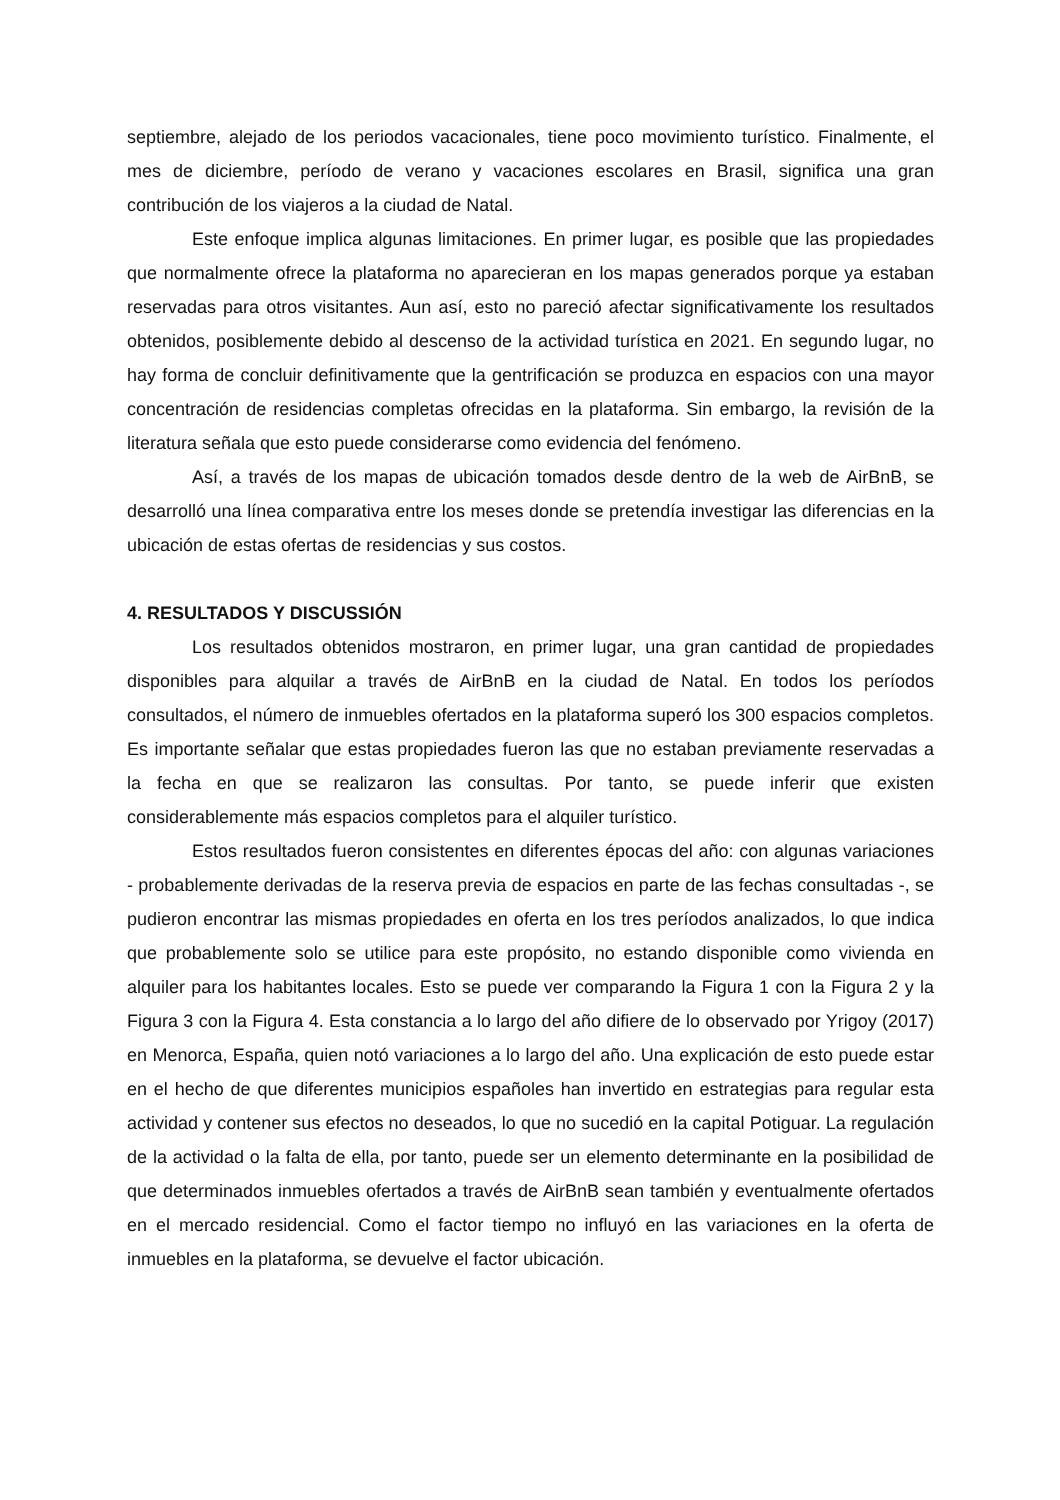septiembre, alejado de los periodos vacacionales, tiene poco movimiento turístico. Finalmente, el mes de diciembre, período de verano y vacaciones escolares en Brasil, significa una gran contribución de los viajeros a la ciudad de Natal.
Este enfoque implica algunas limitaciones. En primer lugar, es posible que las propiedades que normalmente ofrece la plataforma no aparecieran en los mapas generados porque ya estaban reservadas para otros visitantes. Aun así, esto no pareció afectar significativamente los resultados obtenidos, posiblemente debido al descenso de la actividad turística en 2021. En segundo lugar, no hay forma de concluir definitivamente que la gentrificación se produzca en espacios con una mayor concentración de residencias completas ofrecidas en la plataforma. Sin embargo, la revisión de la literatura señala que esto puede considerarse como evidencia del fenómeno.
Así, a través de los mapas de ubicación tomados desde dentro de la web de AirBnB, se desarrolló una línea comparativa entre los meses donde se pretendía investigar las diferencias en la ubicación de estas ofertas de residencias y sus costos.
4. RESULTADOS Y DISCUSSIÓN
Los resultados obtenidos mostraron, en primer lugar, una gran cantidad de propiedades disponibles para alquilar a través de AirBnB en la ciudad de Natal. En todos los períodos consultados, el número de inmuebles ofertados en la plataforma superó los 300 espacios completos. Es importante señalar que estas propiedades fueron las que no estaban previamente reservadas a la fecha en que se realizaron las consultas. Por tanto, se puede inferir que existen considerablemente más espacios completos para el alquiler turístico.
Estos resultados fueron consistentes en diferentes épocas del año: con algunas variaciones - probablemente derivadas de la reserva previa de espacios en parte de las fechas consultadas -, se pudieron encontrar las mismas propiedades en oferta en los tres períodos analizados, lo que indica que probablemente solo se utilice para este propósito, no estando disponible como vivienda en alquiler para los habitantes locales. Esto se puede ver comparando la Figura 1 con la Figura 2 y la Figura 3 con la Figura 4. Esta constancia a lo largo del año difiere de lo observado por Yrigoy (2017) en Menorca, España, quien notó variaciones a lo largo del año. Una explicación de esto puede estar en el hecho de que diferentes municipios españoles han invertido en estrategias para regular esta actividad y contener sus efectos no deseados, lo que no sucedió en la capital Potiguar. La regulación de la actividad o la falta de ella, por tanto, puede ser un elemento determinante en la posibilidad de que determinados inmuebles ofertados a través de AirBnB sean también y eventualmente ofertados en el mercado residencial. Como el factor tiempo no influyó en las variaciones en la oferta de inmuebles en la plataforma, se devuelve el factor ubicación.